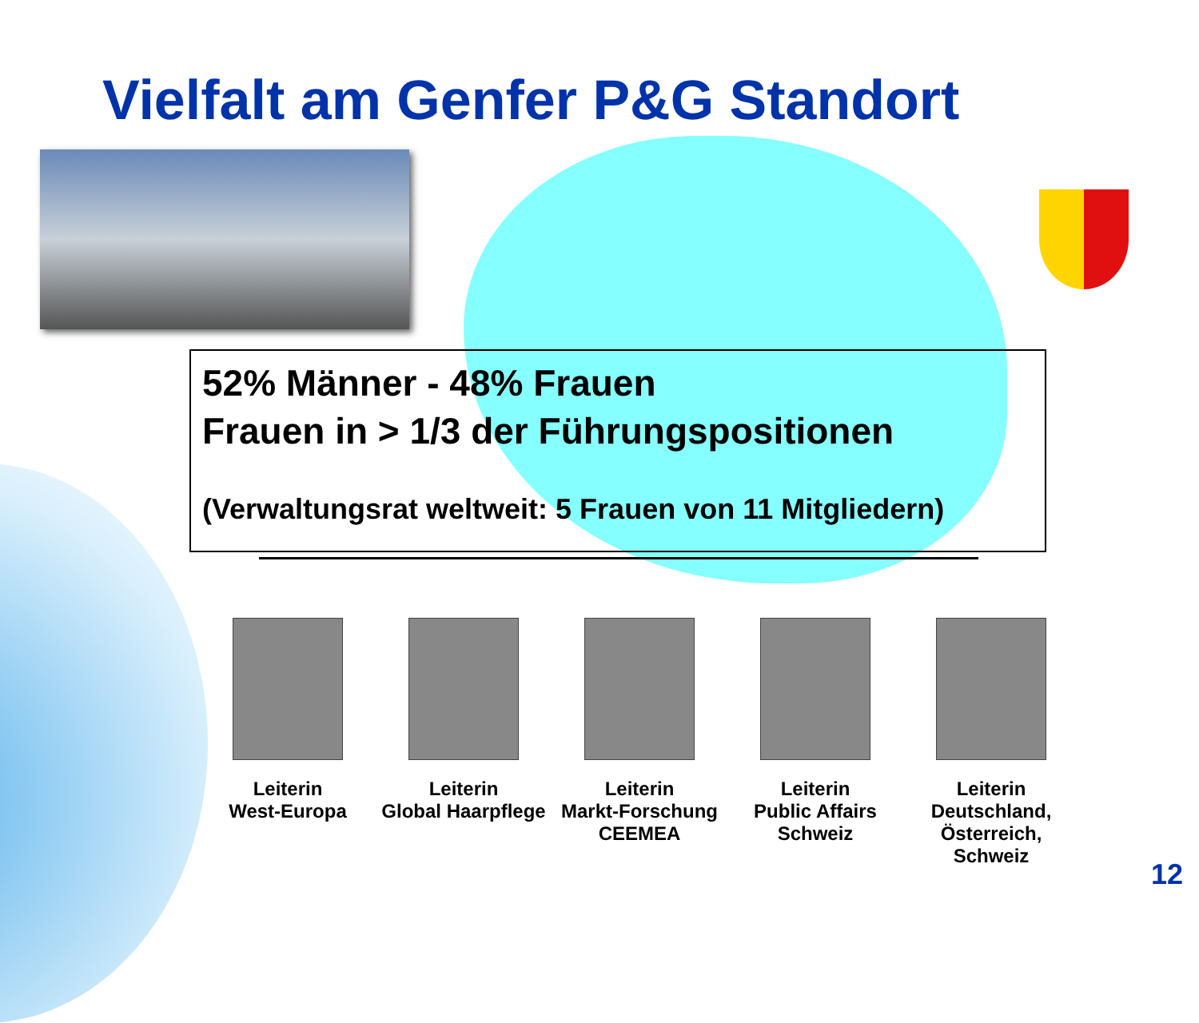Vielfalt am Genfer P&G Standort
52% Männer - 48% Frauen
Frauen in > 1/3 der Führungspositionen
(Verwaltungsrat weltweit: 5 Frauen von 11 Mitgliedern)
Leiterin
West-Europa
Leiterin
Global Haarpflege
Leiterin
Markt-Forschung
CEEMEA
Leiterin
Public Affairs
Schweiz
Leiterin
Deutschland,
Österreich, Schweiz
12